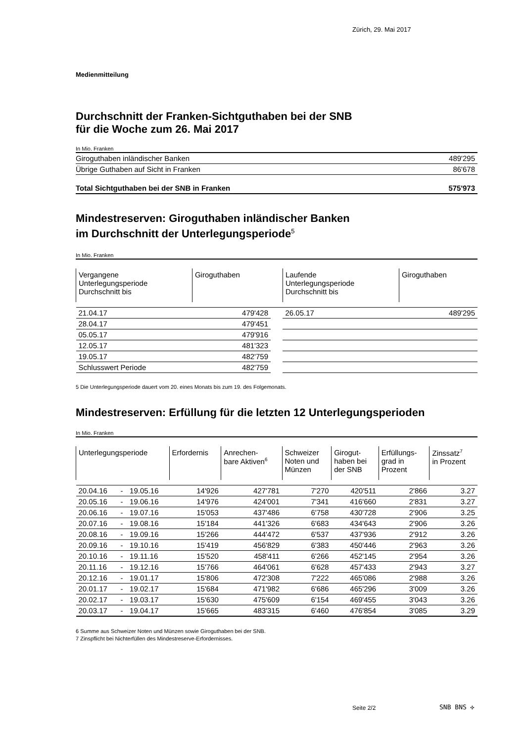Zürich, 29. Mai 2017
Medienmitteilung
Durchschnitt der Franken-Sichtguthaben bei der SNB
für die Woche zum 26. Mai 2017
In Mio. Franken
| Giroguthaben inländischer Banken | 489'295 |
| Übrige Guthaben auf Sicht in Franken | 86'678 |
| Total Sichtguthaben bei der SNB in Franken | 575'973 |
Mindestreserven: Giroguthaben inländischer Banken
im Durchschnitt der Unterlegungsperiode<sup>5</sup>
In Mio. Franken
| Vergangene Unterlegungsperiode Durchschnitt bis | Giroguthaben | | Laufende Unterlegungsperiode Durchschnitt bis | Giroguthaben |
| --- | --- | --- | --- | --- |
| 21.04.17 | 479'428 | | 26.05.17 | 489'295 |
| 28.04.17 | 479'451 | | | |
| 05.05.17 | 479'916 | | | |
| 12.05.17 | 481'323 | | | |
| 19.05.17 | 482'759 | | | |
| Schlusswert Periode | 482'759 | | | |
5 Die Unterlegungsperiode dauert vom 20. eines Monats bis zum 19. des Folgemonats.
Mindestreserven: Erfüllung für die letzten 12 Unterlegungsperioden
In Mio. Franken
| Unterlegungsperiode | | | Erfordernis | Anrechen- bare Aktiven<sup>6</sup> | Schweizer Noten und Münzen | Girogut- haben bei der SNB | Erfüllungs- grad in Prozent | Zinssatz<sup>7</sup> in Prozent |
| --- | --- | --- | --- | --- | --- | --- | --- | --- |
| 20.04.16 | - | 19.05.16 | 14'926 | 427'781 | 7'270 | 420'511 | 2'866 | 3.27 |
| 20.05.16 | - | 19.06.16 | 14'976 | 424'001 | 7'341 | 416'660 | 2'831 | 3.27 |
| 20.06.16 | - | 19.07.16 | 15'053 | 437'486 | 6'758 | 430'728 | 2'906 | 3.25 |
| 20.07.16 | - | 19.08.16 | 15'184 | 441'326 | 6'683 | 434'643 | 2'906 | 3.26 |
| 20.08.16 | - | 19.09.16 | 15'266 | 444'472 | 6'537 | 437'936 | 2'912 | 3.26 |
| 20.09.16 | - | 19.10.16 | 15'419 | 456'829 | 6'383 | 450'446 | 2'963 | 3.26 |
| 20.10.16 | - | 19.11.16 | 15'520 | 458'411 | 6'266 | 452'145 | 2'954 | 3.26 |
| 20.11.16 | - | 19.12.16 | 15'766 | 464'061 | 6'628 | 457'433 | 2'943 | 3.27 |
| 20.12.16 | - | 19.01.17 | 15'806 | 472'308 | 7'222 | 465'086 | 2'988 | 3.26 |
| 20.01.17 | - | 19.02.17 | 15'684 | 471'982 | 6'686 | 465'296 | 3'009 | 3.26 |
| 20.02.17 | - | 19.03.17 | 15'630 | 475'609 | 6'154 | 469'455 | 3'043 | 3.26 |
| 20.03.17 | - | 19.04.17 | 15'665 | 483'315 | 6'460 | 476'854 | 3'085 | 3.29 |
6 Summe aus Schweizer Noten und Münzen sowie Giroguthaben bei der SNB.
7 Zinspflicht bei Nichterfüllen des Mindestreserve-Erfordernisses.
Seite 2/2 SNB BNS ✣